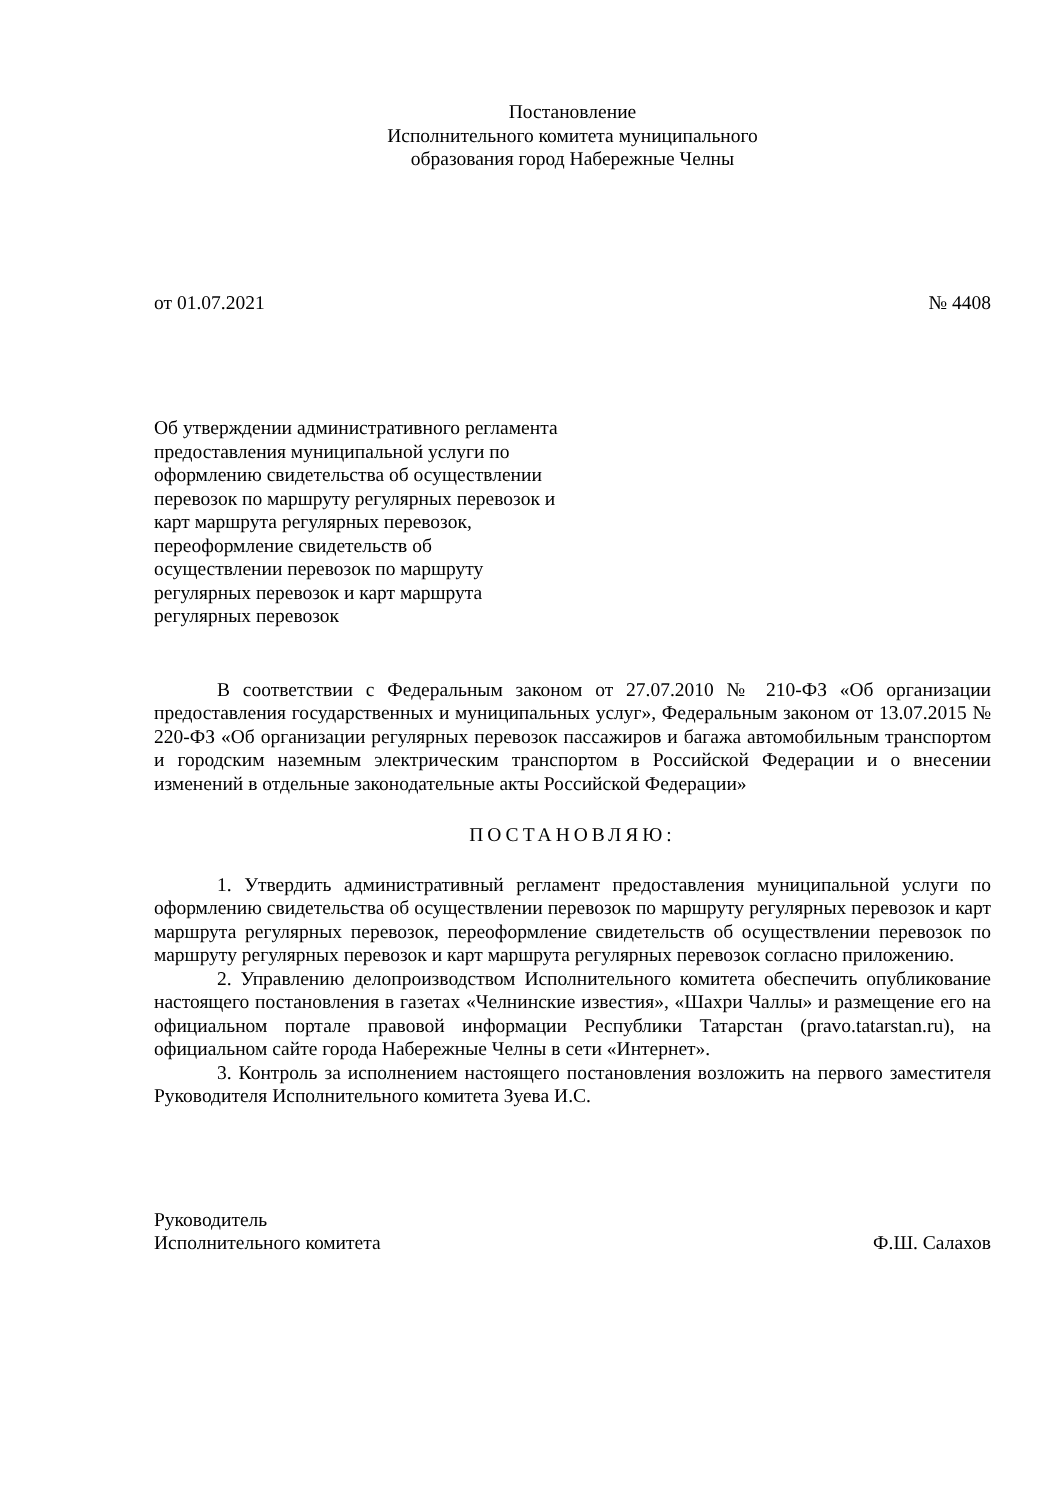Постановление
Исполнительного комитета муниципального
образования город Набережные Челны
от 01.07.2021 № 4408
Об утверждении административного регламента предоставления муниципальной услуги по оформлению свидетельства об осуществлении перевозок по маршруту регулярных перевозок и карт маршрута регулярных перевозок, переоформление свидетельств об осуществлении перевозок по маршруту регулярных перевозок и карт маршрута регулярных перевозок
В соответствии с Федеральным законом от 27.07.2010 № 210-ФЗ «Об организации предоставления государственных и муниципальных услуг», Федеральным законом от 13.07.2015 № 220-ФЗ «Об организации регулярных перевозок пассажиров и багажа автомобильным транспортом и городским наземным электрическим транспортом в Российской Федерации и о внесении изменений в отдельные законодательные акты Российской Федерации»
ПОСТАНОВЛЯЮ:
1. Утвердить административный регламент предоставления муниципальной услуги по оформлению свидетельства об осуществлении перевозок по маршруту регулярных перевозок и карт маршрута регулярных перевозок, переоформление свидетельств об осуществлении перевозок по маршруту регулярных перевозок и карт маршрута регулярных перевозок согласно приложению.
2. Управлению делопроизводством Исполнительного комитета обеспечить опубликование настоящего постановления в газетах «Челнинские известия», «Шахри Чаллы» и размещение его на официальном портале правовой информации Республики Татарстан (pravo.tatarstan.ru), на официальном сайте города Набережные Челны в сети «Интернет».
3. Контроль за исполнением настоящего постановления возложить на первого заместителя Руководителя Исполнительного комитета Зуева И.С.
Руководитель
Исполнительного комитета Ф.Ш. Салахов